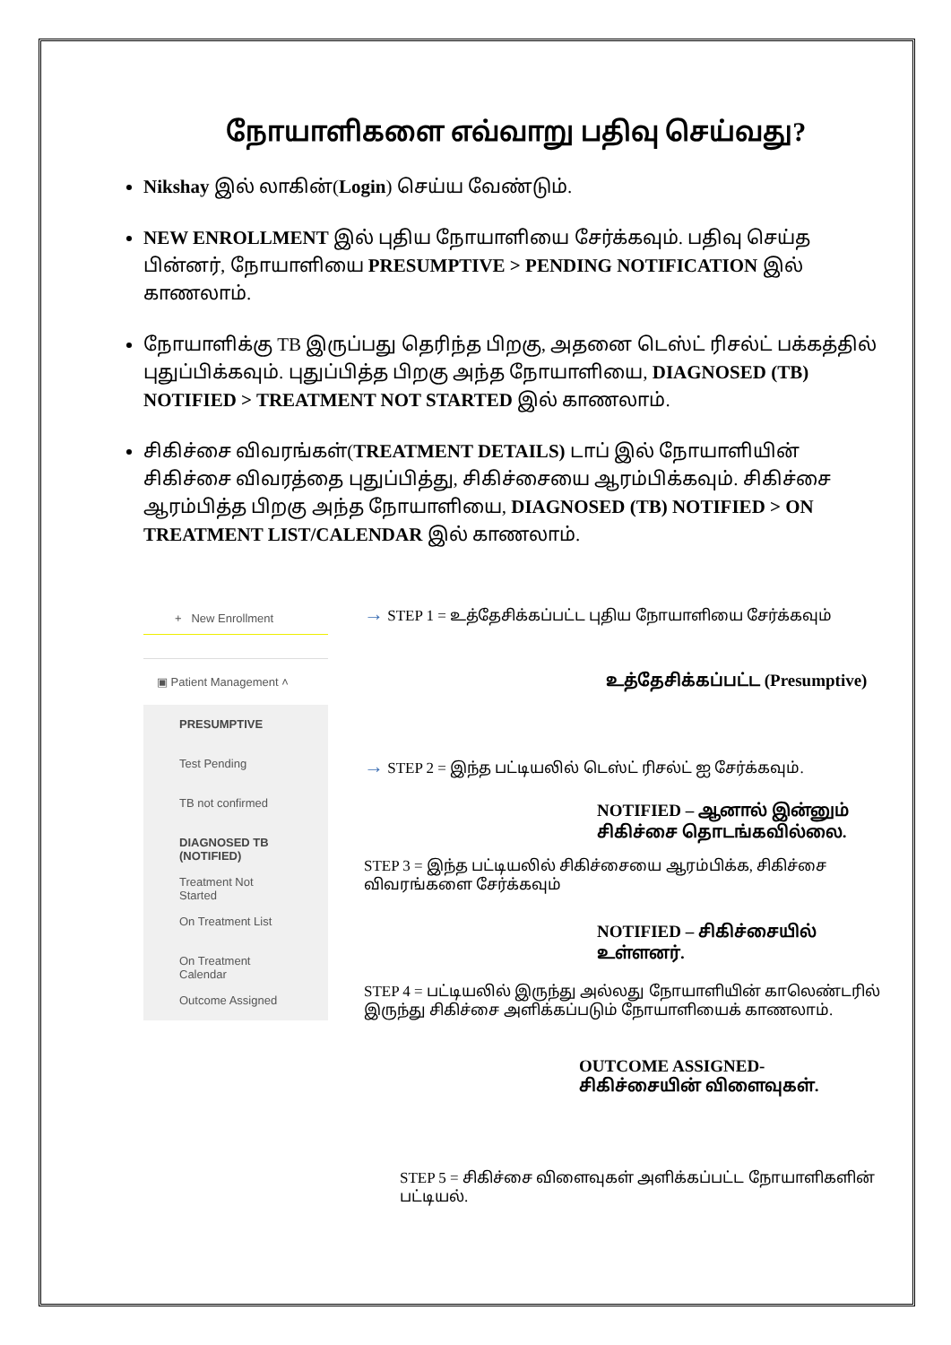நோயாளிகளை எவ்வாறு பதிவு செய்வது?
Nikshay இல் லாகின்(Login) செய்ய வேண்டும்.
NEW ENROLLMENT இல் புதிய நோயாளியை சேர்க்கவும். பதிவு செய்த பின்னர், நோயாளியை PRESUMPTIVE > PENDING NOTIFICATION இல் காணலாம்.
நோயாளிக்கு TB இருப்பது தெரிந்த பிறகு, அதனை டெஸ்ட் ரிசல்ட் பக்கத்தில் புதுப்பிக்கவும். புதுப்பித்த பிறகு அந்த நோயாளியை, DIAGNOSED (TB) NOTIFIED > TREATMENT NOT STARTED இல் காணலாம்.
சிகிச்சை விவரங்கள்(TREATMENT DETAILS) டாப் இல் நோயாளியின் சிகிச்சை விவரத்தை புதுப்பித்து, சிகிச்சையை ஆரம்பிக்கவும். சிகிச்சை ஆரம்பித்த பிறகு அந்த நோயாளியை, DIAGNOSED (TB) NOTIFIED > ON TREATMENT LIST/CALENDAR இல் காணலாம்.
+ New Enrollment
▣ Patient Management ˄
PRESUMPTIVE
Test Pending
TB not confirmed
DIAGNOSED TB (NOTIFIED)
Treatment Not Started
On Treatment List
On Treatment Calendar
Outcome Assigned
→ STEP 1 = உத்தேசிக்கப்பட்ட புதிய நோயாளியை சேர்க்கவும்
உத்தேசிக்கப்பட்ட (Presumptive)
→ STEP 2 = இந்த பட்டியலில் டெஸ்ட் ரிசல்ட் ஐ சேர்க்கவும்.
NOTIFIED – ஆனால் இன்னும் சிகிச்சை தொடங்கவில்லை.
STEP 3 = இந்த பட்டியலில் சிகிச்சையை ஆரம்பிக்க, சிகிச்சை விவரங்களை சேர்க்கவும்
NOTIFIED – சிகிச்சையில் உள்ளனர்.
STEP 4 = பட்டியலில் இருந்து அல்லது நோயாளியின் காலெண்டரில் இருந்து சிகிச்சை அளிக்கப்படும் நோயாளியைக் காணலாம்.
OUTCOME ASSIGNED- சிகிச்சையின் விளைவுகள்.
STEP 5 = சிகிச்சை விளைவுகள் அளிக்கப்பட்ட நோயாளிகளின் பட்டியல்.